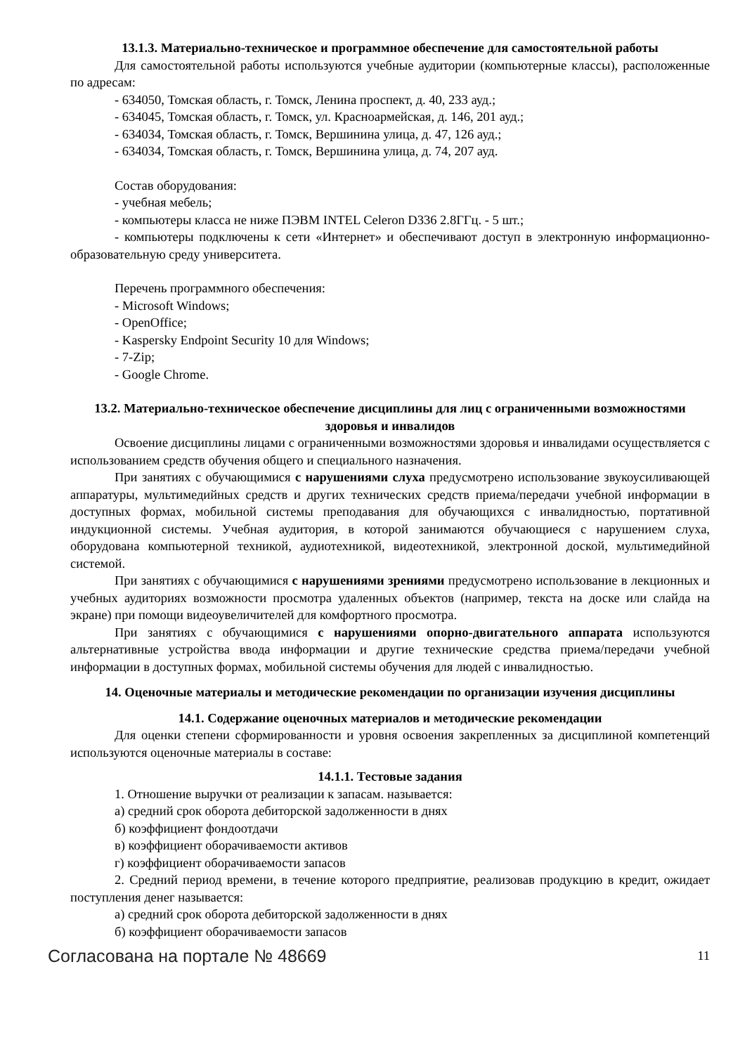13.1.3. Материально-техническое и программное обеспечение для самостоятельной работы
Для самостоятельной работы используются учебные аудитории (компьютерные классы), расположенные по адресам:
- 634050, Томская область, г. Томск, Ленина проспект, д. 40, 233 ауд.;
- 634045, Томская область, г. Томск, ул. Красноармейская, д. 146, 201 ауд.;
- 634034, Томская область, г. Томск, Вершинина улица, д. 47, 126 ауд.;
- 634034, Томская область, г. Томск, Вершинина улица, д. 74, 207 ауд.
Состав оборудования:
- учебная мебель;
- компьютеры класса не ниже ПЭВМ INTEL Celeron D336 2.8ГГц. - 5 шт.;
- компьютеры подключены к сети «Интернет» и обеспечивают доступ в электронную информационно-образовательную среду университета.
Перечень программного обеспечения:
- Microsoft Windows;
- OpenOffice;
- Kaspersky Endpoint Security 10 для Windows;
- 7-Zip;
- Google Chrome.
13.2. Материально-техническое обеспечение дисциплины для лиц с ограниченными возможностями здоровья и инвалидов
Освоение дисциплины лицами с ограниченными возможностями здоровья и инвалидами осуществляется с использованием средств обучения общего и специального назначения.
При занятиях с обучающимися с нарушениями слуха предусмотрено использование звукоусиливающей аппаратуры, мультимедийных средств и других технических средств приема/передачи учебной информации в доступных формах, мобильной системы преподавания для обучающихся с инвалидностью, портативной индукционной системы. Учебная аудитория, в которой занимаются обучающиеся с нарушением слуха, оборудована компьютерной техникой, аудиотехникой, видеотехникой, электронной доской, мультимедийной системой.
При занятиях с обучающимися с нарушениями зрениями предусмотрено использование в лекционных и учебных аудиториях возможности просмотра удаленных объектов (например, текста на доске или слайда на экране) при помощи видеоувеличителей для комфортного просмотра.
При занятиях с обучающимися с нарушениями опорно-двигательного аппарата используются альтернативные устройства ввода информации и другие технические средства приема/передачи учебной информации в доступных формах, мобильной системы обучения для людей с инвалидностью.
14. Оценочные материалы и методические рекомендации по организации изучения дисциплины
14.1. Содержание оценочных материалов и методические рекомендации
Для оценки степени сформированности и уровня освоения закрепленных за дисциплиной компетенций используются оценочные материалы в составе:
14.1.1. Тестовые задания
1. Отношение выручки от реализации к запасам. называется:
а) средний срок оборота дебиторской задолженности в днях
б) коэффициент фондоотдачи
в) коэффициент оборачиваемости активов
г) коэффициент оборачиваемости запасов
2. Средний период времени, в течение которого предприятие, реализовав продукцию в кредит, ожидает поступления денег называется:
а) средний срок оборота дебиторской задолженности в днях
б) коэффициент оборачиваемости запасов
Согласована на портале № 48669 11